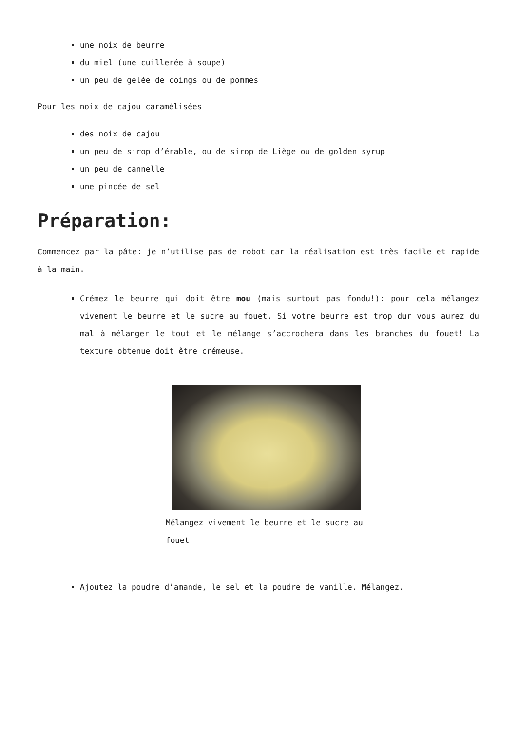une noix de beurre
du miel (une cuillerée à soupe)
un peu de gelée de coings ou de pommes
Pour les noix de cajou caramélisées
des noix de cajou
un peu de sirop d’érable, ou de sirop de Liège ou de golden syrup
un peu de cannelle
une pincée de sel
Préparation:
Commencez par la pâte: je n’utilise pas de robot car la réalisation est très facile et rapide à la main.
Crémez le beurre qui doit être mou (mais surtout pas fondu!): pour cela mélangez vivement le beurre et le sucre au fouet. Si votre beurre est trop dur vous aurez du mal à mélanger le tout et le mélange s’accrochera dans les branches du fouet! La texture obtenue doit être crémeuse.
Mélangez vivement le beurre et le sucre au fouet
Ajoutez la poudre d’amande, le sel et la poudre de vanille. Mélangez.